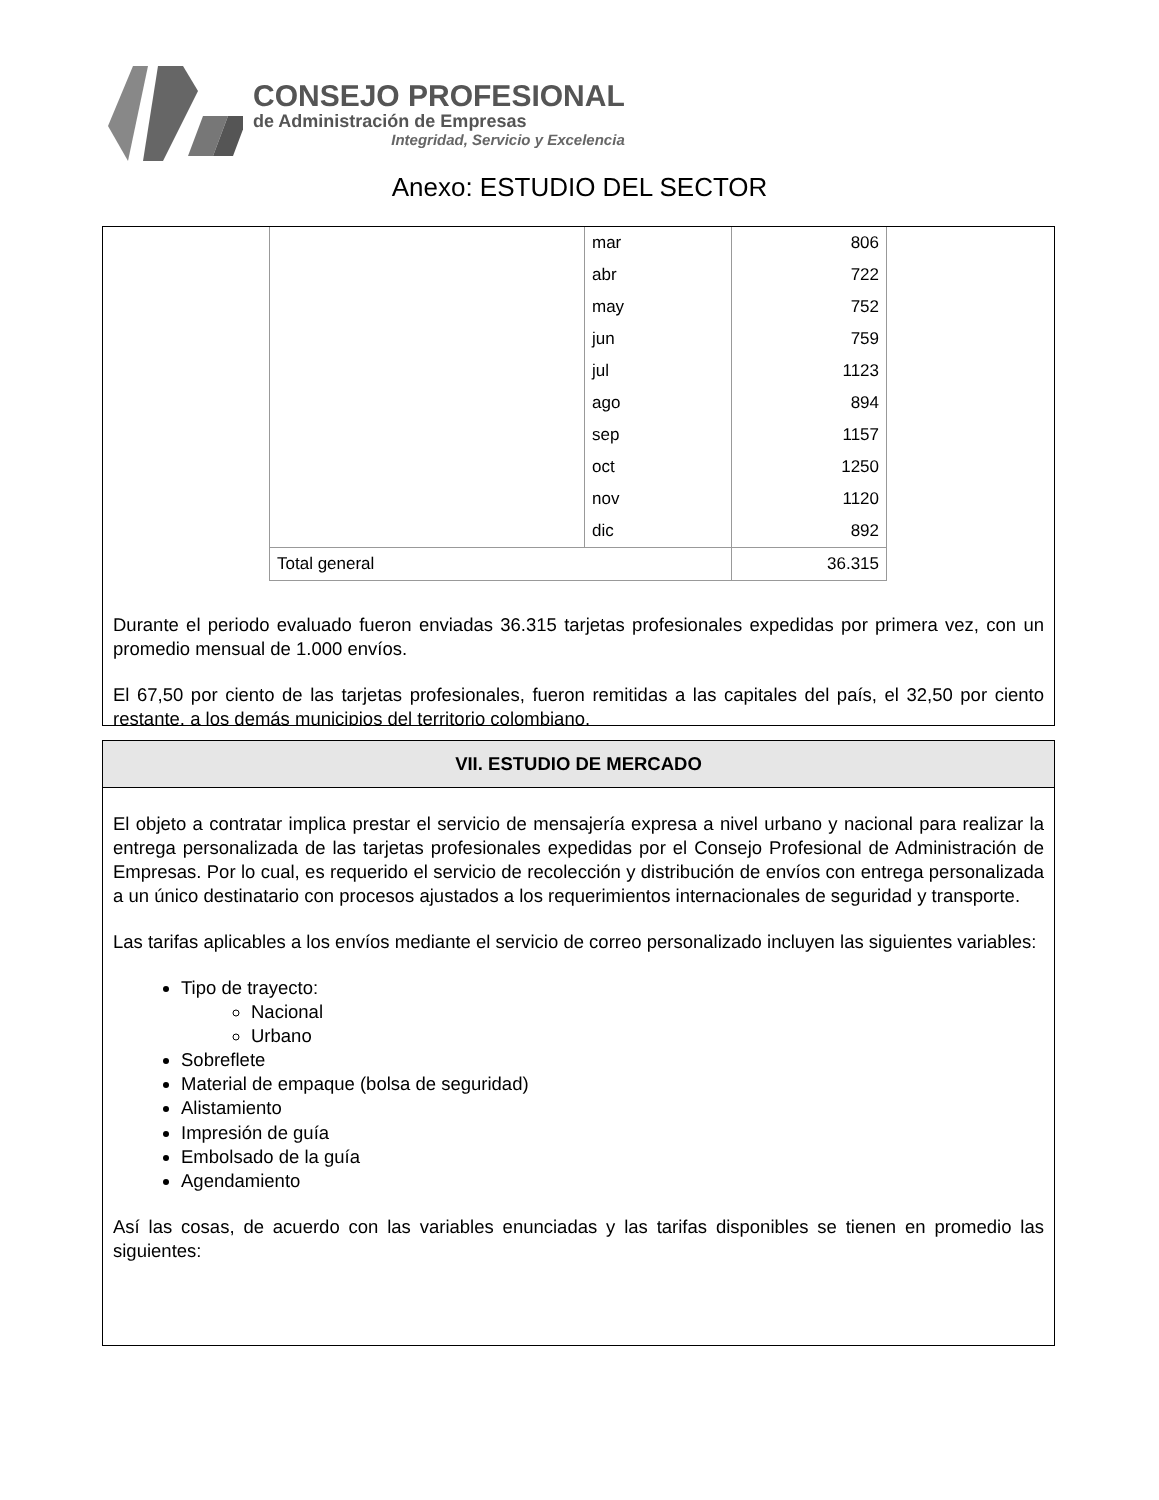CONSEJO PROFESIONAL
de Administración de Empresas
Integridad, Servicio y Excelencia
Anexo: ESTUDIO DEL SECTOR
| | mar | 806 |
| | abr | 722 |
| | may | 752 |
| | jun | 759 |
| | jul | 1123 |
| | ago | 894 |
| | sep | 1157 |
| | oct | 1250 |
| | nov | 1120 |
| | dic | 892 |
| Total general | | 36.315 |
Durante el periodo evaluado fueron enviadas 36.315 tarjetas profesionales expedidas por primera vez, con un promedio mensual de 1.000 envíos.
El 67,50 por ciento de las tarjetas profesionales, fueron remitidas a las capitales del país, el 32,50 por ciento restante, a los demás municipios del territorio colombiano.
VII. ESTUDIO DE MERCADO
El objeto a contratar implica prestar el servicio de mensajería expresa a nivel urbano y nacional para realizar la entrega personalizada de las tarjetas profesionales expedidas por el Consejo Profesional de Administración de Empresas. Por lo cual, es requerido el servicio de recolección y distribución de envíos con entrega personalizada a un único destinatario con procesos ajustados a los requerimientos internacionales de seguridad y transporte.
Las tarifas aplicables a los envíos mediante el servicio de correo personalizado incluyen las siguientes variables:
Tipo de trayecto:
Nacional
Urbano
Sobreflete
Material de empaque (bolsa de seguridad)
Alistamiento
Impresión de guía
Embolsado de la guía
Agendamiento
Así las cosas, de acuerdo con las variables enunciadas y las tarifas disponibles se tienen en promedio las siguientes: